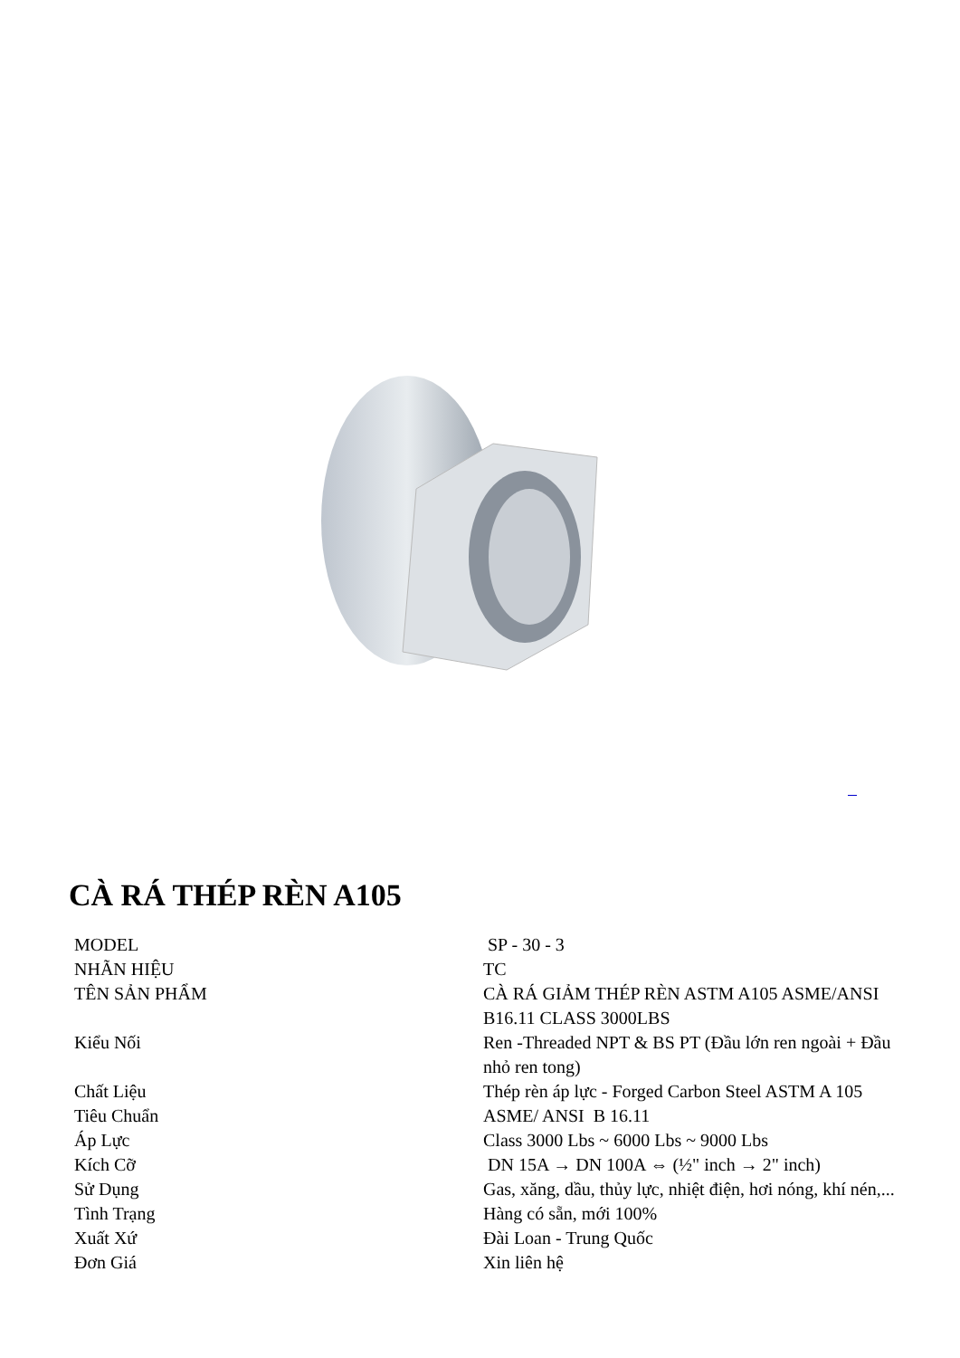CÀ RÁ THÉP RÈN A105
| MODEL | SP - 30 - 3 |
| NHÃN HIỆU | TC |
| TÊN SẢN PHẨM | CÀ RÁ GIẢM THÉP RÈN ASTM A105 ASME/ANSI B16.11 CLASS 3000LBS |
| Kiểu Nối | Ren -Threaded NPT & BS PT (Đầu lớn ren ngoài + Đầu nhỏ ren tong) |
| Chất Liệu | Thép rèn áp lực - Forged Carbon Steel ASTM A 105 |
| Tiêu Chuẩn | ASME/ ANSI B 16.11 |
| Áp Lực | Class 3000 Lbs ~ 6000 Lbs ~ 9000 Lbs |
| Kích Cỡ | DN 15A → DN 100A ⇔ (½" inch → 2" inch) |
| Sử Dụng | Gas, xăng, dầu, thủy lực, nhiệt điện, hơi nóng, khí nén,... |
| Tình Trạng | Hàng có sẵn, mới 100% |
| Xuất Xứ | Đài Loan - Trung Quốc |
| Đơn Giá | Xin liên hệ |